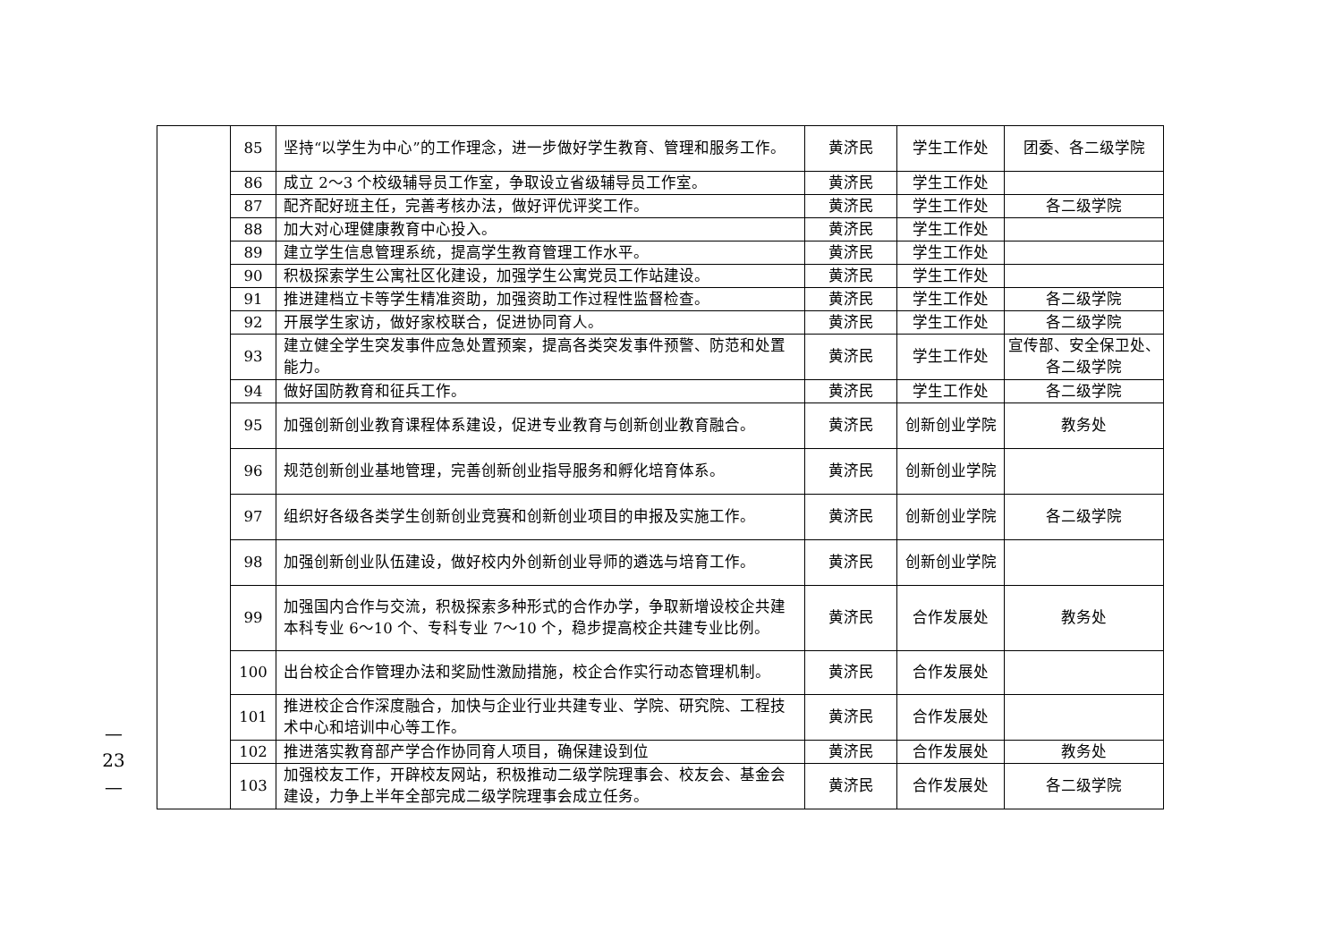— 23 —
| | 85 | 坚持“以学生为中心”的工作理念，进一步做好学生教育、管理和服务工作。 | 黄济民 | 学生工作处 | 团委、各二级学院 |
| | 86 | 成立 2～3 个校级辅导员工作室，争取设立省级辅导员工作室。 | 黄济民 | 学生工作处 | |
| | 87 | 配齐配好班主任，完善考核办法，做好评优评奖工作。 | 黄济民 | 学生工作处 | 各二级学院 |
| | 88 | 加大对心理健康教育中心投入。 | 黄济民 | 学生工作处 | |
| | 89 | 建立学生信息管理系统，提高学生教育管理工作水平。 | 黄济民 | 学生工作处 | |
| | 90 | 积极探索学生公寓社区化建设，加强学生公寓党员工作站建设。 | 黄济民 | 学生工作处 | |
| | 91 | 推进建档立卡等学生精准资助，加强资助工作过程性监督检查。 | 黄济民 | 学生工作处 | 各二级学院 |
| | 92 | 开展学生家访，做好家校联合，促进协同育人。 | 黄济民 | 学生工作处 | 各二级学院 |
| | 93 | 建立健全学生突发事件应急处置预案，提高各类突发事件预警、防范和处置能力。 | 黄济民 | 学生工作处 | 宣传部、安全保卫处、各二级学院 |
| | 94 | 做好国防教育和征兵工作。 | 黄济民 | 学生工作处 | 各二级学院 |
| | 95 | 加强创新创业教育课程体系建设，促进专业教育与创新创业教育融合。 | 黄济民 | 创新创业学院 | 教务处 |
| | 96 | 规范创新创业基地管理，完善创新创业指导服务和孵化培育体系。 | 黄济民 | 创新创业学院 | |
| | 97 | 组织好各级各类学生创新创业竞赛和创新创业项目的申报及实施工作。 | 黄济民 | 创新创业学院 | 各二级学院 |
| | 98 | 加强创新创业队伍建设，做好校内外创新创业导师的遴选与培育工作。 | 黄济民 | 创新创业学院 | |
| | 99 | 加强国内合作与交流，积极探索多种形式的合作办学，争取新增设校企共建本科专业 6～10 个、专科专业 7～10 个，稳步提高校企共建专业比例。 | 黄济民 | 合作发展处 | 教务处 |
| | 100 | 出台校企合作管理办法和奖励性激励措施，校企合作实行动态管理机制。 | 黄济民 | 合作发展处 | |
| | 101 | 推进校企合作深度融合，加快与企业行业共建专业、学院、研究院、工程技术中心和培训中心等工作。 | 黄济民 | 合作发展处 | |
| | 102 | 推进落实教育部产学合作协同育人项目，确保建设到位 | 黄济民 | 合作发展处 | 教务处 |
| | 103 | 加强校友工作，开辟校友网站，积极推动二级学院理事会、校友会、基金会建设，力争上半年全部完成二级学院理事会成立任务。 | 黄济民 | 合作发展处 | 各二级学院 |